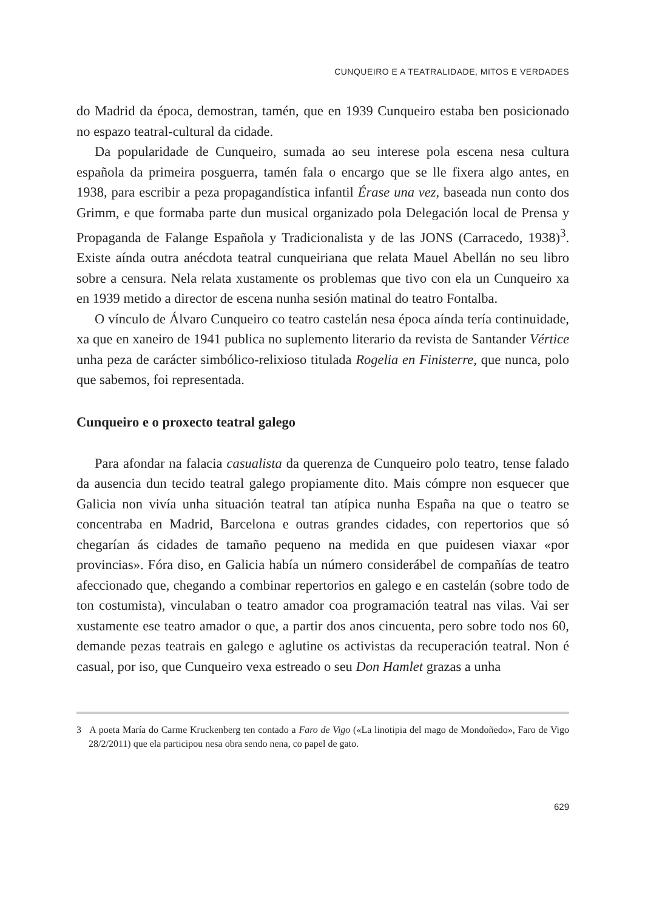CUNQUEIRO E A TEATRALIDADE, MITOS E VERDADES
do Madrid da época, demostran, tamén, que en 1939 Cunqueiro estaba ben posicionado no espazo teatral-cultural da cidade.
Da popularidade de Cunqueiro, sumada ao seu interese pola escena nesa cultura española da primeira posguerra, tamén fala o encargo que se lle fixera algo antes, en 1938, para escribir a peza propagandística infantil Érase una vez, baseada nun conto dos Grimm, e que formaba parte dun musical organizado pola Delegación local de Prensa y Propaganda de Falange Española y Tradicionalista y de las JONS (Carracedo, 1938)<sup>3</sup>. Existe aínda outra anécdota teatral cunqueiriana que relata Mauel Abellán no seu libro sobre a censura. Nela relata xustamente os problemas que tivo con ela un Cunqueiro xa en 1939 metido a director de escena nunha sesión matinal do teatro Fontalba.
O vínculo de Álvaro Cunqueiro co teatro castelán nesa época aínda tería continuidade, xa que en xaneiro de 1941 publica no suplemento literario da revista de Santander Vértice unha peza de carácter simbólico-relixioso titulada Rogelia en Finisterre, que nunca, polo que sabemos, foi representada.
Cunqueiro e o proxecto teatral galego
Para afondar na falacia casualista da querenza de Cunqueiro polo teatro, tense falado da ausencia dun tecido teatral galego propiamente dito. Mais cómpre non esquecer que Galicia non vivía unha situación teatral tan atípica nunha España na que o teatro se concentraba en Madrid, Barcelona e outras grandes cidades, con repertorios que só chegarían ás cidades de tamaño pequeno na medida en que puidesen viaxar «por provincias». Fóra diso, en Galicia había un número considerábel de compañías de teatro afeccionado que, chegando a combinar repertorios en galego e en castelán (sobre todo de ton costumista), vinculaban o teatro amador coa programación teatral nas vilas. Vai ser xustamente ese teatro amador o que, a partir dos anos cincuenta, pero sobre todo nos 60, demande pezas teatrais en galego e aglutine os activistas da recuperación teatral. Non é casual, por iso, que Cunqueiro vexa estreado o seu Don Hamlet grazas a unha
3 A poeta María do Carme Kruckenberg ten contado a Faro de Vigo («La linotipia del mago de Mondoñedo», Faro de Vigo 28/2/2011) que ela participou nesa obra sendo nena, co papel de gato.
629